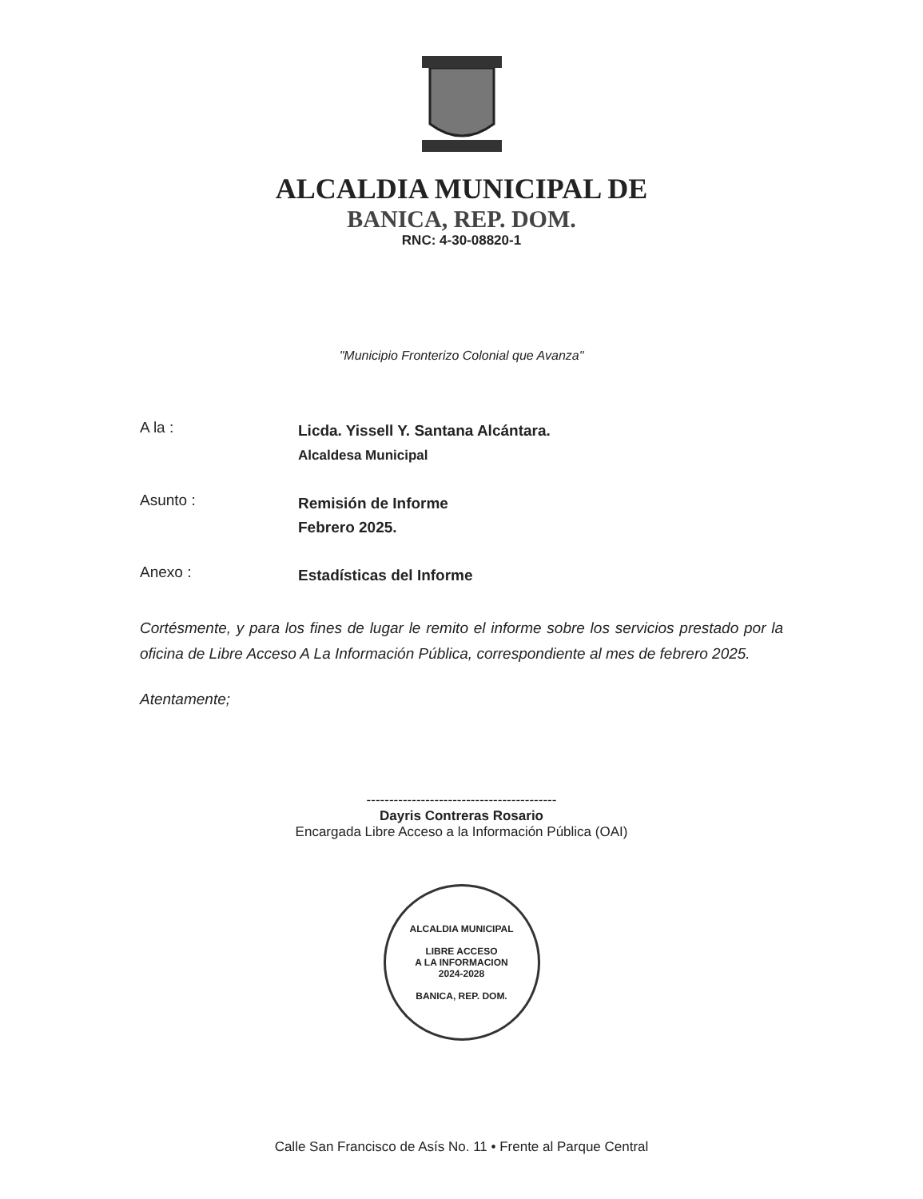ALCALDIA MUNICIPAL DE
BANICA, REP. DOM.
RNC: 4-30-08820-1
"Municipio Fronterizo Colonial que Avanza"
A la :
Licda. Yissell Y. Santana Alcántara.
Alcaldesa Municipal
Asunto :
Remisión de Informe
Febrero 2025.
Anexo :
Estadísticas del Informe
Cortésmente, y para los fines de lugar le remito el informe sobre los servicios prestado por la oficina de Libre Acceso A La Información Pública, correspondiente al mes de febrero 2025.
Atentamente;
------------------------------------------
Dayris Contreras Rosario
Encargada Libre Acceso a la Información Pública (OAI)
ALCALDIA MUNICIPAL
LIBRE ACCESO
A LA INFORMACION
2024-2028
BANICA, REP. DOM.
Calle San Francisco de Asís No. 11 • Frente al Parque Central